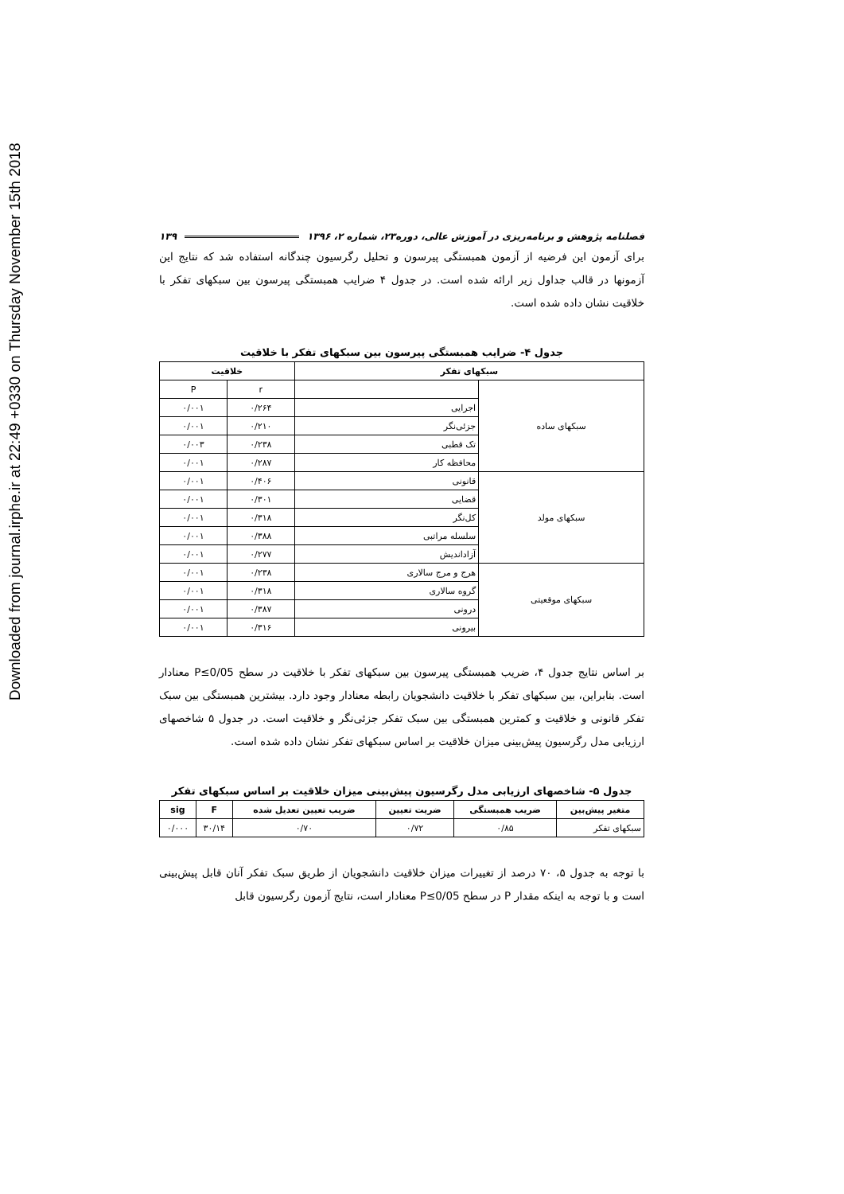Downloaded from journal.irphe.ir at 22:49 +0330 on Thursday November 15th 2018
فصلنامه پژوهش و برنامه‌ریزی در آموزش عالی، دوره۲۳، شماره ۲، ۱۳۹۶ ۱۳۹
برای آزمون این فرضیه از آزمون همبستگی پیرسون و تحلیل رگرسیون چندگانه استفاده شد که نتایج این آزمونها در قالب جداول زیر ارائه شده است. در جدول ۴ ضرایب همبستگی پیرسون بین سبکهای تفکر با خلاقیت نشان داده شده است.
جدول ۴- ضرایب همبستگی پیرسون بین سبکهای تفکر با خلاقیت
| سبکهای تفکر | | خلاقیت | |
| --- | --- | --- | --- |
| سبکهای ساده | | r | P |
| | اجرایی | ۰/۲۶۴ | ۰/۰۰۱ |
| | جزئی‌نگر | ۰/۲۱۰ | ۰/۰۰۱ |
| | تک قطبی | ۰/۲۳۸ | ۰/۰۰۳ |
| | محافظه کار | ۰/۲۸۷ | ۰/۰۰۱ |
| سبکهای مولد | قانونی | ۰/۴۰۶ | ۰/۰۰۱ |
| | قضایی | ۰/۳۰۱ | ۰/۰۰۱ |
| | کل‌نگر | ۰/۳۱۸ | ۰/۰۰۱ |
| | سلسله مراتبی | ۰/۳۸۸ | ۰/۰۰۱ |
| | آزاداندیش | ۰/۲۷۷ | ۰/۰۰۱ |
| سبکهای موقعیتی | هرج و مرج سالاری | ۰/۲۳۸ | ۰/۰۰۱ |
| | گروه سالاری | ۰/۳۱۸ | ۰/۰۰۱ |
| | درونی | ۰/۳۸۷ | ۰/۰۰۱ |
| | بیرونی | ۰/۳۱۶ | ۰/۰۰۱ |
بر اساس نتایج جدول ۴، ضریب همبستگی پیرسون بین سبکهای تفکر با خلاقیت در سطح P≤0/05 معنادار است. بنابراین، بین سبکهای تفکر با خلاقیت دانشجویان رابطه معنادار وجود دارد. بیشترین همبستگی بین سبک تفکر قانونی و خلاقیت و کمترین همبستگی بین سبک تفکر جزئی‌نگر و خلاقیت است. در جدول ۵ شاخصهای ارزیابی مدل رگرسیون پیش‌بینی میزان خلاقیت بر اساس سبکهای تفکر نشان داده شده است.
جدول ۵- شاخصهای ارزیابی مدل رگرسیون پیش‌بینی میزان خلاقیت بر اساس سبکهای تفکر
| متغیر پیش‌بین | ضریب همبستگی | ضریت تعیین | ضریب تعیین تعدیل شده | F | sig |
| --- | --- | --- | --- | --- | --- |
| سبکهای تفکر | ۰/۸۵ | ۰/۷۲ | ۰/۷۰ | ۳۰/۱۴ | ۰/۰۰۰ |
با توجه به جدول ۵، ۷۰ درصد از تغییرات میزان خلاقیت دانشجویان از طریق سبک تفکر آنان قابل پیش‌بینی است و با توجه به اینکه مقدار P در سطح P≤0/05 معنادار است، نتایج آزمون رگرسیون قابل